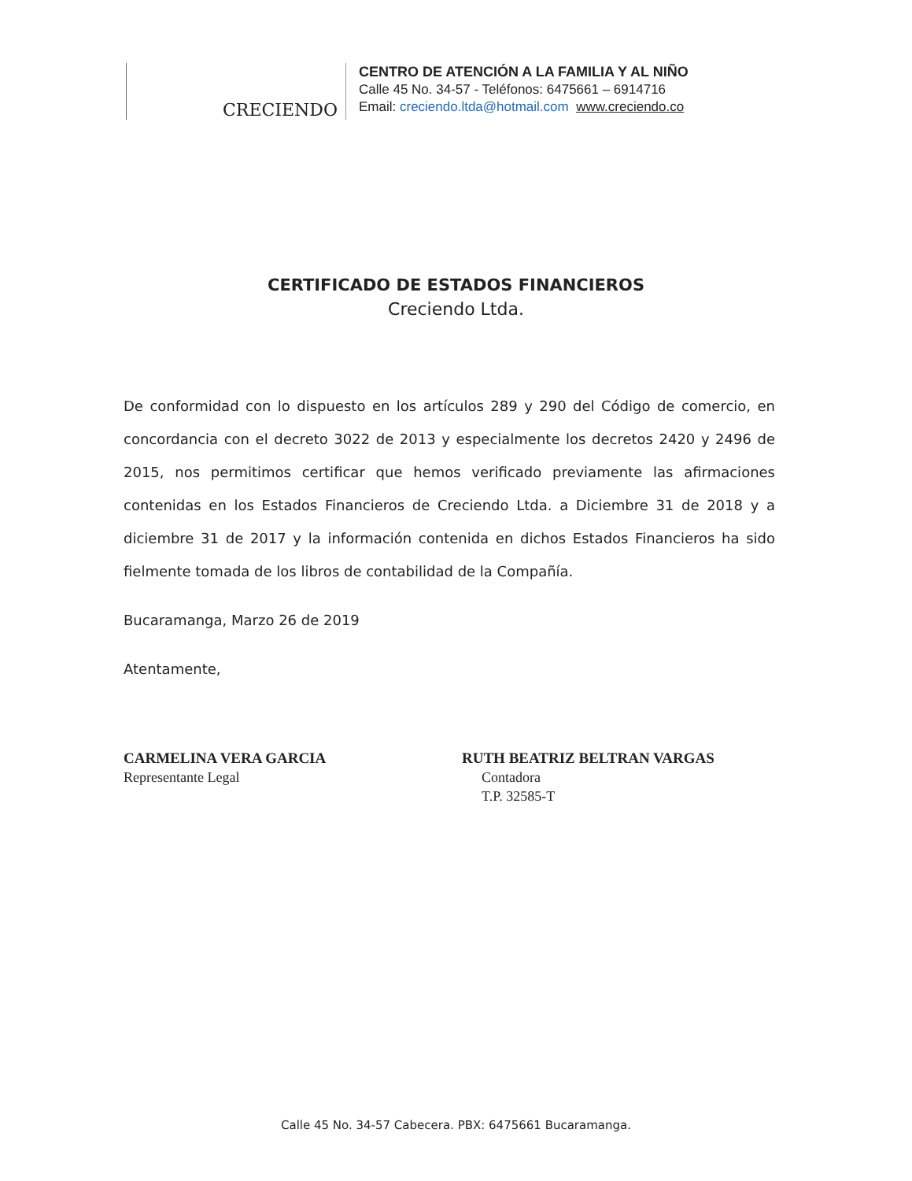CRECIENDO
CENTRO DE ATENCIÓN A LA FAMILIA Y AL NIÑO
Calle 45 No. 34-57 - Teléfonos: 6475661 – 6914716
Email: creciendo.ltda@hotmail.com www.creciendo.co
CERTIFICADO DE ESTADOS FINANCIEROS
Creciendo Ltda.
De conformidad con lo dispuesto en los artículos 289 y 290 del Código de comercio, en concordancia con el decreto 3022 de 2013 y especialmente los decretos 2420 y 2496 de 2015, nos permitimos certificar que hemos verificado previamente las afirmaciones contenidas en los Estados Financieros de Creciendo Ltda. a Diciembre 31 de 2018 y a diciembre 31 de 2017 y la información contenida en dichos Estados Financieros ha sido fielmente tomada de los libros de contabilidad de la Compañía.
Bucaramanga, Marzo 26 de 2019
Atentamente,
CARMELINA VERA GARCIA
Representante Legal
RUTH BEATRIZ BELTRAN VARGAS
Contadora
T.P. 32585-T
Calle 45 No. 34-57 Cabecera. PBX: 6475661 Bucaramanga.